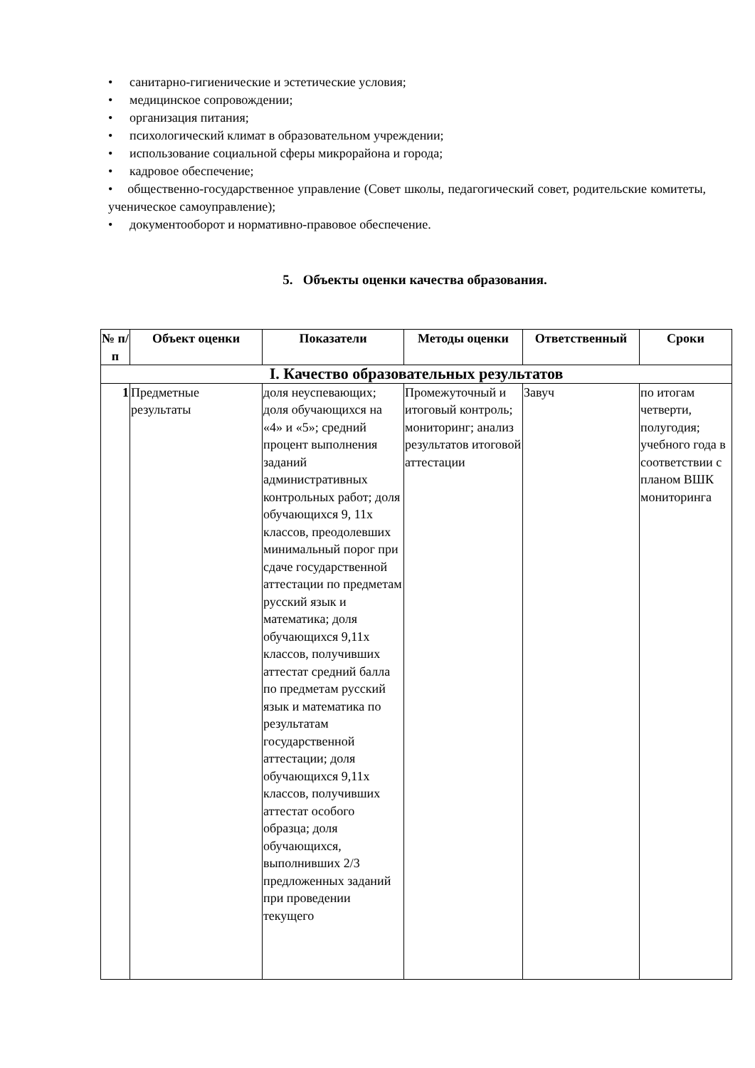• санитарно-гигиенические и эстетические условия;
• медицинское сопровождении;
• организация питания;
• психологический климат в образовательном учреждении;
• использование социальной сферы микрорайона и города;
• кадровое обеспечение;
• общественно-государственное управление (Совет школы, педагогический совет, родительские комитеты, ученическое самоуправление);
• документооборот и нормативно-правовое обеспечение.
5. Объекты оценки качества образования.
| № п/п | Объект оценки | Показатели | Методы оценки | Ответственный | Сроки |
| --- | --- | --- | --- | --- | --- |
| I. Качество образовательных результатов | | | | | |
| 1 | Предметные результаты | доля неуспевающих; доля обучающихся на «4» и «5»; средний процент выполнения заданий административных контрольных работ; доля обучающихся 9, 11х классов, преодолевших минимальный порог при сдаче государственной аттестации по предметам русский язык и математика; доля обучающихся 9,11х классов, получивших аттестат средний балла по предметам русский язык и математика по результатам государственной аттестации; доля обучающихся 9,11х классов, получивших аттестат особого образца; доля обучающихся, выполнивших 2/3 предложенных заданий при проведении текущего | Промежуточный и итоговый контроль; мониторинг; анализ результатов итоговой аттестации | Завуч | по итогам четверти, полугодия; учебного года в соответствии с планом ВШК мониторинга |